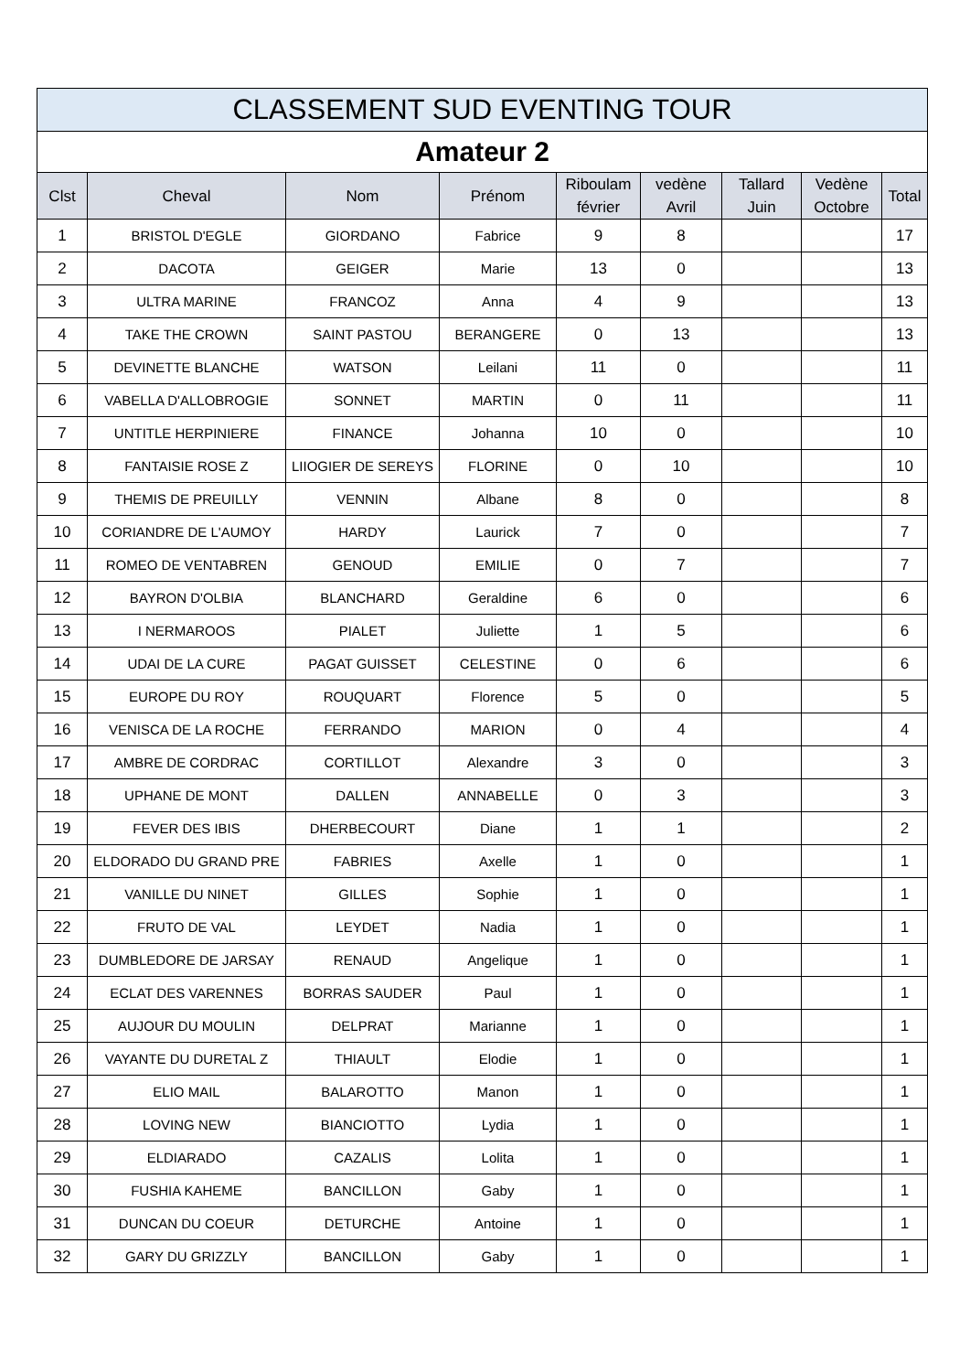| CLASSEMENT SUD EVENTING TOUR | | | | | | | | |
| --- | --- | --- | --- | --- | --- | --- | --- | --- |
| Amateur 2 | | | | | | | | |
| Clst | Cheval | Nom | Prénom | Riboulam février | vedène Avril | Tallard Juin | Vedène Octobre | Total |
| 1 | BRISTOL D'EGLE | GIORDANO | Fabrice | 9 | 8 | | | 17 |
| 2 | DACOTA | GEIGER | Marie | 13 | 0 | | | 13 |
| 3 | ULTRA MARINE | FRANCOZ | Anna | 4 | 9 | | | 13 |
| 4 | TAKE THE CROWN | SAINT PASTOU | BERANGERE | 0 | 13 | | | 13 |
| 5 | DEVINETTE BLANCHE | WATSON | Leilani | 11 | 0 | | | 11 |
| 6 | VABELLA D'ALLOBROGIE | SONNET | MARTIN | 0 | 11 | | | 11 |
| 7 | UNTITLE HERPINIERE | FINANCE | Johanna | 10 | 0 | | | 10 |
| 8 | FANTAISIE ROSE Z | LIIOGIER DE SEREYS | FLORINE | 0 | 10 | | | 10 |
| 9 | THEMIS DE PREUILLY | VENNIN | Albane | 8 | 0 | | | 8 |
| 10 | CORIANDRE DE L'AUMOY | HARDY | Laurick | 7 | 0 | | | 7 |
| 11 | ROMEO DE VENTABREN | GENOUD | EMILIE | 0 | 7 | | | 7 |
| 12 | BAYRON D'OLBIA | BLANCHARD | Geraldine | 6 | 0 | | | 6 |
| 13 | I NERMAROOS | PIALET | Juliette | 1 | 5 | | | 6 |
| 14 | UDAI DE LA CURE | PAGAT GUISSET | CELESTINE | 0 | 6 | | | 6 |
| 15 | EUROPE DU ROY | ROUQUART | Florence | 5 | 0 | | | 5 |
| 16 | VENISCA DE LA ROCHE | FERRANDO | MARION | 0 | 4 | | | 4 |
| 17 | AMBRE DE CORDRAC | CORTILLOT | Alexandre | 3 | 0 | | | 3 |
| 18 | UPHANE DE MONT | DALLEN | ANNABELLE | 0 | 3 | | | 3 |
| 19 | FEVER DES IBIS | DHERBECOURT | Diane | 1 | 1 | | | 2 |
| 20 | ELDORADO DU GRAND PRE | FABRIES | Axelle | 1 | 0 | | | 1 |
| 21 | VANILLE DU NINET | GILLES | Sophie | 1 | 0 | | | 1 |
| 22 | FRUTO DE VAL | LEYDET | Nadia | 1 | 0 | | | 1 |
| 23 | DUMBLEDORE DE JARSAY | RENAUD | Angelique | 1 | 0 | | | 1 |
| 24 | ECLAT DES VARENNES | BORRAS SAUDER | Paul | 1 | 0 | | | 1 |
| 25 | AUJOUR DU MOULIN | DELPRAT | Marianne | 1 | 0 | | | 1 |
| 26 | VAYANTE DU DURETAL Z | THIAULT | Elodie | 1 | 0 | | | 1 |
| 27 | ELIO MAIL | BALAROTTO | Manon | 1 | 0 | | | 1 |
| 28 | LOVING NEW | BIANCIOTTO | Lydia | 1 | 0 | | | 1 |
| 29 | ELDIARADO | CAZALIS | Lolita | 1 | 0 | | | 1 |
| 30 | FUSHIA KAHEME | BANCILLON | Gaby | 1 | 0 | | | 1 |
| 31 | DUNCAN DU COEUR | DETURCHE | Antoine | 1 | 0 | | | 1 |
| 32 | GARY DU GRIZZLY | BANCILLON | Gaby | 1 | 0 | | | 1 |